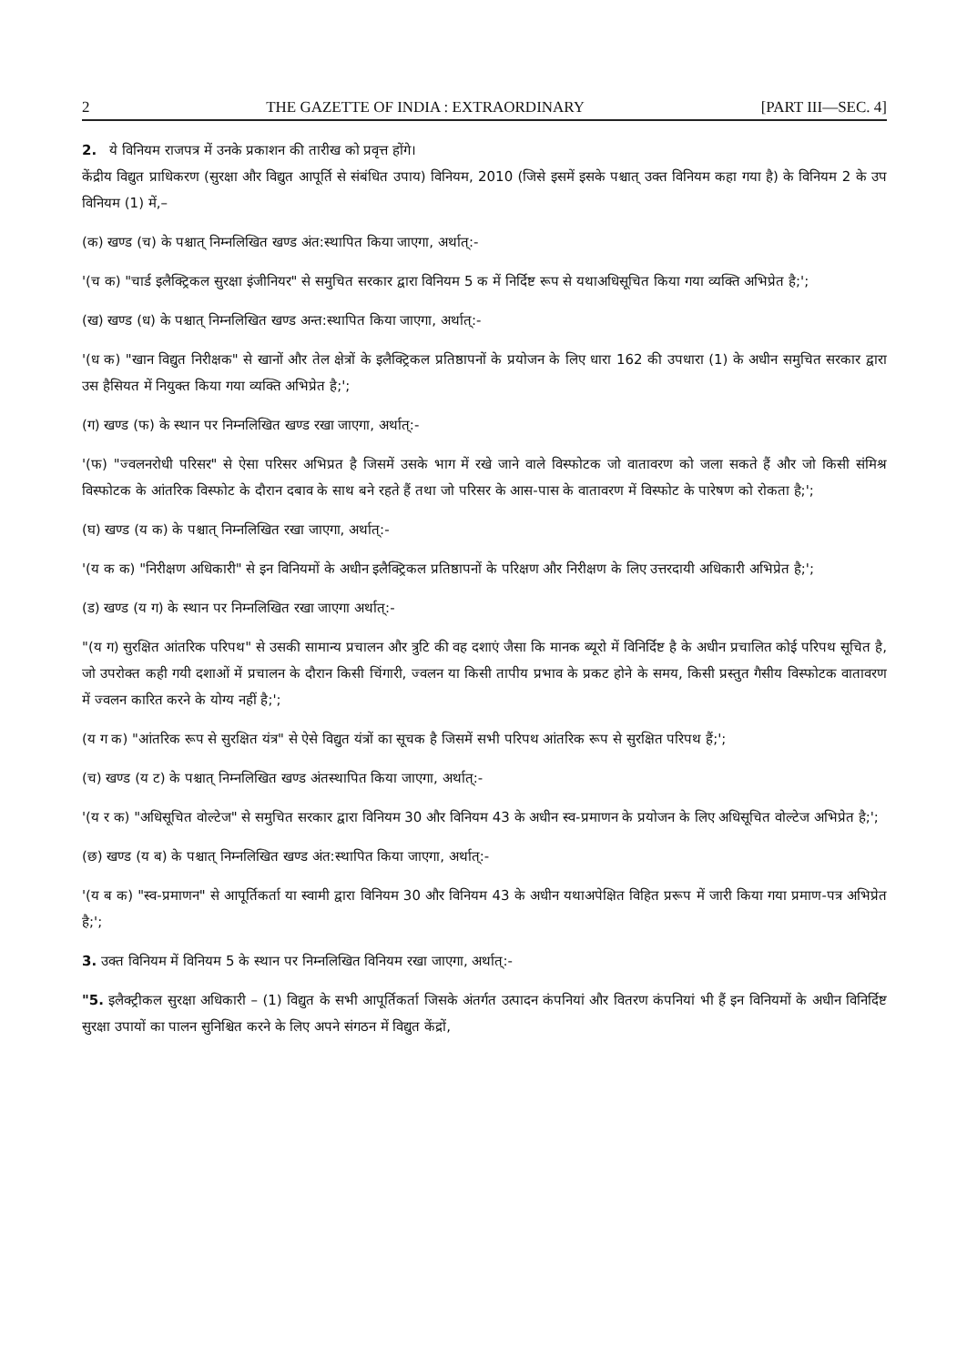2 THE GAZETTE OF INDIA : EXTRAORDINARY [PART III—SEC. 4]
2. ये विनियम राजपत्र में उनके प्रकाशन की तारीख को प्रवृत्त होंगे।
केंद्रीय विद्युत प्राधिकरण (सुरक्षा और विद्युत आपूर्ति से संबंधित उपाय) विनियम, 2010 (जिसे इसमें इसके पश्चात् उक्त विनियम कहा गया है) के विनियम 2 के उप विनियम (1) में,–
(क) खण्ड (च) के पश्चात् निम्नलिखित खण्ड अंत:स्थापित किया जाएगा, अर्थात्:-
'(च क) "चार्ड इलैक्ट्रिकल सुरक्षा इंजीनियर" से समुचित सरकार द्वारा विनियम 5 क में निर्दिष्ट रूप से यथाअधिसूचित किया गया व्यक्ति अभिप्रेत है;';
(ख) खण्ड (ध) के पश्चात् निम्नलिखित खण्ड अन्त:स्थापित किया जाएगा, अर्थात्:-
'(ध क) "खान विद्युत निरीक्षक" से खानों और तेल क्षेत्रों के इलैक्ट्रिकल प्रतिष्ठापनों के प्रयोजन के लिए धारा 162 की उपधारा (1) के अधीन समुचित सरकार द्वारा उस हैसियत में नियुक्त किया गया व्यक्ति अभिप्रेत है;';
(ग) खण्ड (फ) के स्थान पर निम्नलिखित खण्ड रखा जाएगा, अर्थात्:-
'(फ) "ज्वलनरोधी परिसर" से ऐसा परिसर अभिप्रत है जिसमें उसके भाग में रखे जाने वाले विस्फोटक जो वातावरण को जला सकते हैं और जो किसी संमिश्र विस्फोटक के आंतरिक विस्फोट के दौरान दबाव के साथ बने रहते हैं तथा जो परिसर के आस-पास के वातावरण में विस्फोट के पारेषण को रोकता है;';
(घ) खण्ड (य क) के पश्चात् निम्नलिखित रखा जाएगा, अर्थात्:-
'(य क क) "निरीक्षण अधिकारी" से इन विनियमों के अधीन इलैक्ट्रिकल प्रतिष्ठापनों के परिक्षण और निरीक्षण के लिए उत्तरदायी अधिकारी अभिप्रेत है;';
(ड) खण्ड (य ग) के स्थान पर निम्नलिखित रखा जाएगा अर्थात्:-
"(य ग) सुरक्षित आंतरिक परिपथ" से उसकी सामान्य प्रचालन और त्रुटि की वह दशाएं जैसा कि मानक ब्यूरो में विनिर्दिष्ट है के अधीन प्रचालित कोई परिपथ सूचित है, जो उपरोक्त कही गयी दशाओं में प्रचालन के दौरान किसी चिंगारी, ज्वलन या किसी तापीय प्रभाव के प्रकट होने के समय, किसी प्रस्तुत गैसीय विस्फोटक वातावरण में ज्वलन कारित करने के योग्य नहीं है;';
(य ग क) "आंतरिक रूप से सुरक्षित यंत्र" से ऐसे विद्युत यंत्रों का सूचक है जिसमें सभी परिपथ आंतरिक रूप से सुरक्षित परिपथ हैं;';
(च) खण्ड (य ट) के पश्चात् निम्नलिखित खण्ड अंतस्थापित किया जाएगा, अर्थात्:-
'(य र क) "अधिसूचित वोल्टेज" से समुचित सरकार द्वारा विनियम 30 और विनियम 43 के अधीन स्व-प्रमाणन के प्रयोजन के लिए अधिसूचित वोल्टेज अभिप्रेत है;';
(छ) खण्ड (य ब) के पश्चात् निम्नलिखित खण्ड अंत:स्थापित किया जाएगा, अर्थात्:-
'(य ब क) "स्व-प्रमाणन" से आपूर्तिकर्ता या स्वामी द्वारा विनियम 30 और विनियम 43 के अधीन यथाअपेक्षित विहित प्ररूप में जारी किया गया प्रमाण-पत्र अभिप्रेत है;';
3. उक्त विनियम में विनियम 5 के स्थान पर निम्नलिखित विनियम रखा जाएगा, अर्थात्:-
"5. इलैक्ट्रीकल सुरक्षा अधिकारी – (1) विद्युत के सभी आपूर्तिकर्ता जिसके अंतर्गत उत्पादन कंपनियां और वितरण कंपनियां भी हैं इन विनियमों के अधीन विनिर्दिष्ट सुरक्षा उपायों का पालन सुनिश्चित करने के लिए अपने संगठन में विद्युत केंद्रों,